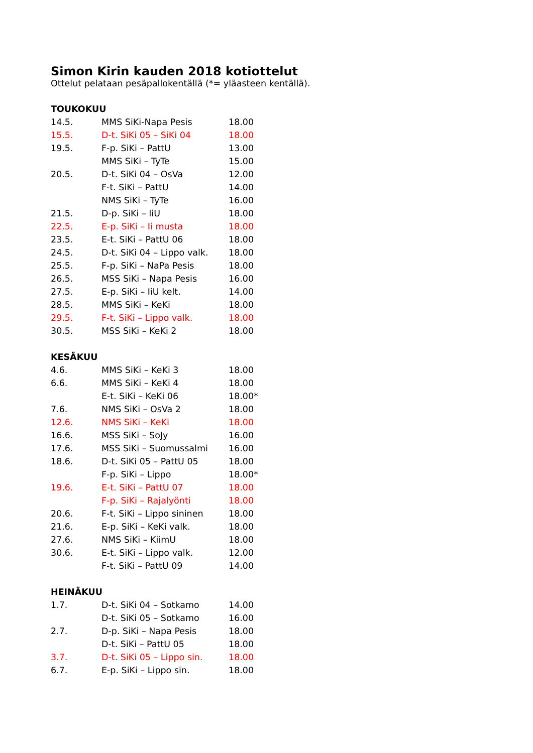Simon Kirin kauden 2018 kotiottelut
Ottelut pelataan pesäpallokentällä (*= yläasteen kentällä).
TOUKOKUU
| 14.5. | MMS SiKi-Napa Pesis | 18.00 |
| 15.5. | D-t. SiKi 05 – SiKi 04 | 18.00 |
| 19.5. | F-p. SiKi – PattU | 13.00 |
| | MMS SiKi – TyTe | 15.00 |
| 20.5. | D-t. SiKi 04 – OsVa | 12.00 |
| | F-t. SiKi – PattU | 14.00 |
| | NMS SiKi – TyTe | 16.00 |
| 21.5. | D-p. SiKi – IiU | 18.00 |
| 22.5. | E-p. SiKi – Ii musta | 18.00 |
| 23.5. | E-t. SiKi – PattU 06 | 18.00 |
| 24.5. | D-t. SiKi 04 – Lippo valk. | 18.00 |
| 25.5. | F-p. SiKi – NaPa Pesis | 18.00 |
| 26.5. | MSS SiKi – Napa Pesis | 16.00 |
| 27.5. | E-p. SiKi – IiU kelt. | 14.00 |
| 28.5. | MMS SiKi – KeKi | 18.00 |
| 29.5. | F-t. SiKi – Lippo valk. | 18.00 |
| 30.5. | MSS SiKi – KeKi 2 | 18.00 |
KESÄKUU
| 4.6. | MMS SiKi – KeKi 3 | 18.00 |
| 6.6. | MMS SiKi – KeKi 4 | 18.00 |
| | E-t. SiKi – KeKi 06 | 18.00* |
| 7.6. | NMS SiKi – OsVa 2 | 18.00 |
| 12.6. | NMS SiKi – KeKi | 18.00 |
| 16.6. | MSS SiKi – SoJy | 16.00 |
| 17.6. | MSS SiKi – Suomussalmi | 16.00 |
| 18.6. | D-t. SiKi 05 – PattU 05 | 18.00 |
| | F-p. SiKi – Lippo | 18.00* |
| 19.6. | E-t. SiKi – PattU 07 | 18.00 |
| | F-p. SiKi – Rajalyönti | 18.00 |
| 20.6. | F-t. SiKi – Lippo sininen | 18.00 |
| 21.6. | E-p. SiKi – KeKi valk. | 18.00 |
| 27.6. | NMS SiKi – KiimU | 18.00 |
| 30.6. | E-t. SiKi – Lippo valk. | 12.00 |
| | F-t. SiKi – PattU 09 | 14.00 |
HEINÄKUU
| 1.7. | D-t. SiKi 04 – Sotkamo | 14.00 |
| | D-t. SiKi 05 – Sotkamo | 16.00 |
| 2.7. | D-p. SiKi – Napa Pesis | 18.00 |
| | D-t. SiKi – PattU 05 | 18.00 |
| 3.7. | D-t. SiKi 05 – Lippo sin. | 18.00 |
| 6.7. | E-p. SiKi – Lippo sin. | 18.00 |